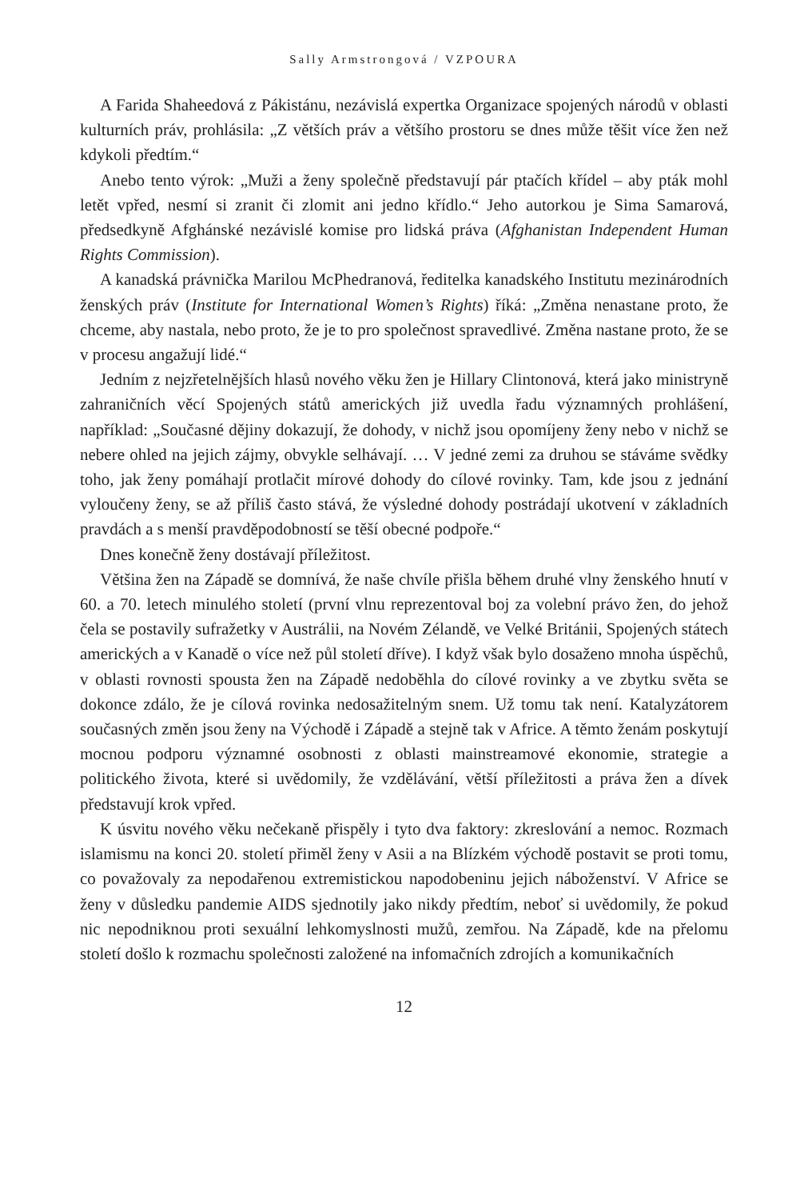Sally Armstrongová / VZPOURA
A Farida Shaheedová z Pákistánu, nezávislá expertka Organizace spojených národů v oblasti kulturních práv, prohlásila: „Z větších práv a většího prostoru se dnes může těšit více žen než kdykoli předtím.“
Anebo tento výrok: „Muži a ženy společně představují pár ptačích křídel – aby pták mohl letět vpřed, nesmí si zranit či zlomit ani jedno křídlo.“ Jeho autorkou je Sima Samarová, předsedkyně Afghánské nezávislé komise pro lidská práva (Afghanistan Independent Human Rights Commission).
A kanadská právnička Marilou McPhedranová, ředitelka kanadského Institutu mezinárodních ženských práv (Institute for International Women’s Rights) říká: „Změna nenastane proto, že chceme, aby nastala, nebo proto, že je to pro společnost spravedlivé. Změna nastane proto, že se v procesu angažují lidé.“
Jedním z nejzřetelnějších hlasů nového věku žen je Hillary Clintonová, která jako ministryně zahraničních věcí Spojených států amerických již uvedla řadu významných prohlášení, například: „Současné dějiny dokazují, že dohody, v nichž jsou opomíjeny ženy nebo v nichž se nebere ohled na jejich zájmy, obvykle selhávají. … V jedné zemi za druhou se stáváme svědky toho, jak ženy pomáhají protlačit mírové dohody do cílové rovinky. Tam, kde jsou z jednání vyloučeny ženy, se až příliš často stává, že výsledné dohody postrádají ukotvení v základních pravdách a s menší pravděpodobností se těší obecné podpoře.“
Dnes konečně ženy dostávají příležitost.
Většina žen na Západě se domnívá, že naše chvíle přišla během druhé vlny ženského hnutí v 60. a 70. letech minulého století (první vlnu reprezentoval boj za volební právo žen, do jehož čela se postavily sufražetky v Austrálii, na Novém Zélandě, ve Velké Británii, Spojených státech amerických a v Kanadě o více než půl století dříve). I když však bylo dosaženo mnoha úspěchů, v oblasti rovnosti spousta žen na Západě nedoběhla do cílové rovinky a ve zbytku světa se dokonce zdálo, že je cílová rovinka nedosažitelným snem. Už tomu tak není. Katalyzátorem současných změn jsou ženy na Východě i Západě a stejně tak v Africe. A těmto ženám poskytují mocnou podporu významné osobnosti z oblasti mainstreamové ekonomie, strategie a politického života, které si uvědomily, že vzdělávání, větší příležitosti a práva žen a dívek představují krok vpřed.
K úsvitu nového věku nečekaně přispěly i tyto dva faktory: zkreslování a nemoc. Rozmach islamismu na konci 20. století přiměl ženy v Asii a na Blízkém východě postavit se proti tomu, co považovaly za nepodařenou extremistickou napodobeninu jejich náboženství. V Africe se ženy v důsledku pandemie AIDS sjednotily jako nikdy předtím, neboť si uvědomily, že pokud nic nepodniknou proti sexuální lehkomyslnosti mužů, zemřou. Na Západě, kde na přelomu století došlo k rozmachu společnosti založené na infomačních zdrojích a komunikačních
12